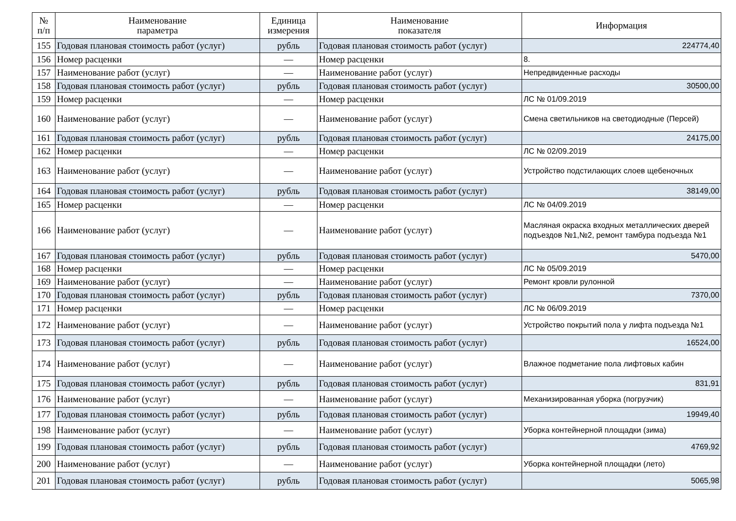| № п/п | Наименование параметра | Единица измерения | Наименование показателя | Информация |
| --- | --- | --- | --- | --- |
| 155 | Годовая плановая стоимость работ (услуг) | рубль | Годовая плановая стоимость работ (услуг) | 224774,40 |
| 156 | Номер расценки | — | Номер расценки | 8. |
| 157 | Наименование работ (услуг) | — | Наименование работ (услуг) | Непредвиденные расходы |
| 158 | Годовая плановая стоимость работ (услуг) | рубль | Годовая плановая стоимость работ (услуг) | 30500,00 |
| 159 | Номер расценки | — | Номер расценки | ЛС № 01/09.2019 |
| 160 | Наименование работ (услуг) | — | Наименование работ (услуг) | Смена светильников на светодиодные (Персей) |
| 161 | Годовая плановая стоимость работ (услуг) | рубль | Годовая плановая стоимость работ (услуг) | 24175,00 |
| 162 | Номер расценки | — | Номер расценки | ЛС № 02/09.2019 |
| 163 | Наименование работ (услуг) | — | Наименование работ (услуг) | Устройство подстилающих слоев щебеночных |
| 164 | Годовая плановая стоимость работ (услуг) | рубль | Годовая плановая стоимость работ (услуг) | 38149,00 |
| 165 | Номер расценки | — | Номер расценки | ЛС № 04/09.2019 |
| 166 | Наименование работ (услуг) | — | Наименование работ (услуг) | Масляная окраска входных металлических дверей подъездов №1,№2, ремонт тамбура подъезда №1 |
| 167 | Годовая плановая стоимость работ (услуг) | рубль | Годовая плановая стоимость работ (услуг) | 5470,00 |
| 168 | Номер расценки | — | Номер расценки | ЛС № 05/09.2019 |
| 169 | Наименование работ (услуг) | — | Наименование работ (услуг) | Ремонт кровли рулонной |
| 170 | Годовая плановая стоимость работ (услуг) | рубль | Годовая плановая стоимость работ (услуг) | 7370,00 |
| 171 | Номер расценки | — | Номер расценки | ЛС № 06/09.2019 |
| 172 | Наименование работ (услуг) | — | Наименование работ (услуг) | Устройство покрытий пола у лифта подъезда №1 |
| 173 | Годовая плановая стоимость работ (услуг) | рубль | Годовая плановая стоимость работ (услуг) | 16524,00 |
| 174 | Наименование работ (услуг) | — | Наименование работ (услуг) | Влажное подметание пола лифтовых кабин |
| 175 | Годовая плановая стоимость работ (услуг) | рубль | Годовая плановая стоимость работ (услуг) | 831,91 |
| 176 | Наименование работ (услуг) | — | Наименование работ (услуг) | Механизированная уборка (погрузчик) |
| 177 | Годовая плановая стоимость работ (услуг) | рубль | Годовая плановая стоимость работ (услуг) | 19949,40 |
| 198 | Наименование работ (услуг) | — | Наименование работ (услуг) | Уборка контейнерной площадки (зима) |
| 199 | Годовая плановая стоимость работ (услуг) | рубль | Годовая плановая стоимость работ (услуг) | 4769,92 |
| 200 | Наименование работ (услуг) | — | Наименование работ (услуг) | Уборка контейнерной площадки (лето) |
| 201 | Годовая плановая стоимость работ (услуг) | рубль | Годовая плановая стоимость работ (услуг) | 5065,98 |